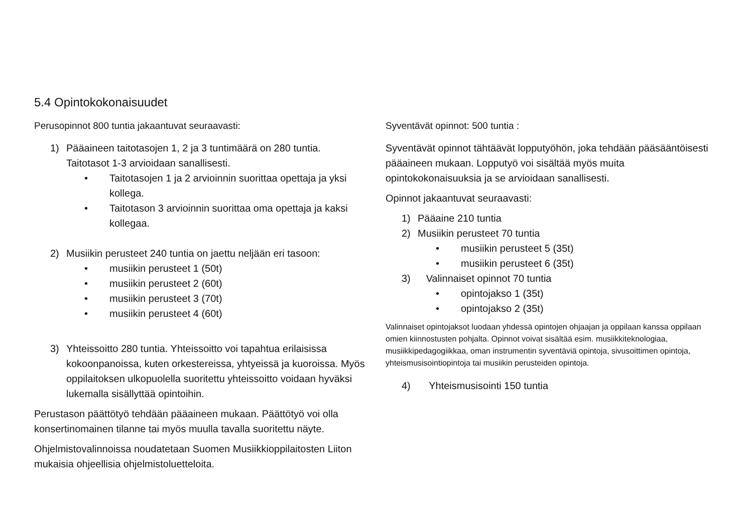5.4 Opintokokonaisuudet
Perusopinnot 800 tuntia jakaantuvat seuraavasti:
1) Pääaineen taitotasojen 1, 2 ja 3 tuntimäärä on 280 tuntia. Taitotasot 1-3 arvioidaan sanallisesti.
• Taitotasojen 1 ja 2 arvioinnin suorittaa opettaja ja yksi kollega.
• Taitotason 3 arvioinnin suorittaa oma opettaja ja kaksi kollegaa.
2) Musiikin perusteet 240 tuntia on jaettu neljään eri tasoon:
• musiikin perusteet 1 (50t)
• musiikin perusteet 2 (60t)
• musiikin perusteet 3 (70t)
• musiikin perusteet 4 (60t)
3) Yhteissoitto 280 tuntia. Yhteissoitto voi tapahtua erilaisissa kokoonpanoissa, kuten orkestereissa, yhtyeissä ja kuoroissa. Myös oppilaitoksen ulkopuolella suoritettu yhteissoitto voidaan hyväksi lukemalla sisällyttää opintoihin.
Perustason päättötyö tehdään pääaineen mukaan. Päättötyö voi olla konsertinomainen tilanne tai myös muulla tavalla suoritettu näyte.
Ohjelmistovalinnoissa noudatetaan Suomen Musiikkioppilaitosten Liiton mukaisia ohjeellisia ohjelmistoluetteloita.
Syventävät opinnot: 500 tuntia :
Syventävät opinnot tähtäävät lopputyöhön, joka tehdään pääsääntöisesti pääaineen mukaan. Lopputyö voi sisältää myös muita opintokokonaisuuksia ja se arvioidaan sanallisesti.
Opinnot jakaantuvat seuraavasti:
1) Pääaine 210 tuntia
2) Musiikin perusteet 70 tuntia
• musiikin perusteet 5 (35t)
• musiikin perusteet 6 (35t)
3) Valinnaiset opinnot 70 tuntia
• opintojakso 1 (35t)
• opintojakso 2 (35t)
Valinnaiset opintojaksot luodaan yhdessä opintojen ohjaajan ja oppilaan kanssa oppilaan omien kiinnostusten pohjalta. Opinnot voivat sisältää esim. musiikkiteknologiaa, musiikkipedagogiikkaa, oman instrumentin syventäviä opintoja, sivusoittimen opintoja, yhteismusisointiopintoja tai musiikin perusteiden opintoja.
4) Yhteismusisointi 150 tuntia